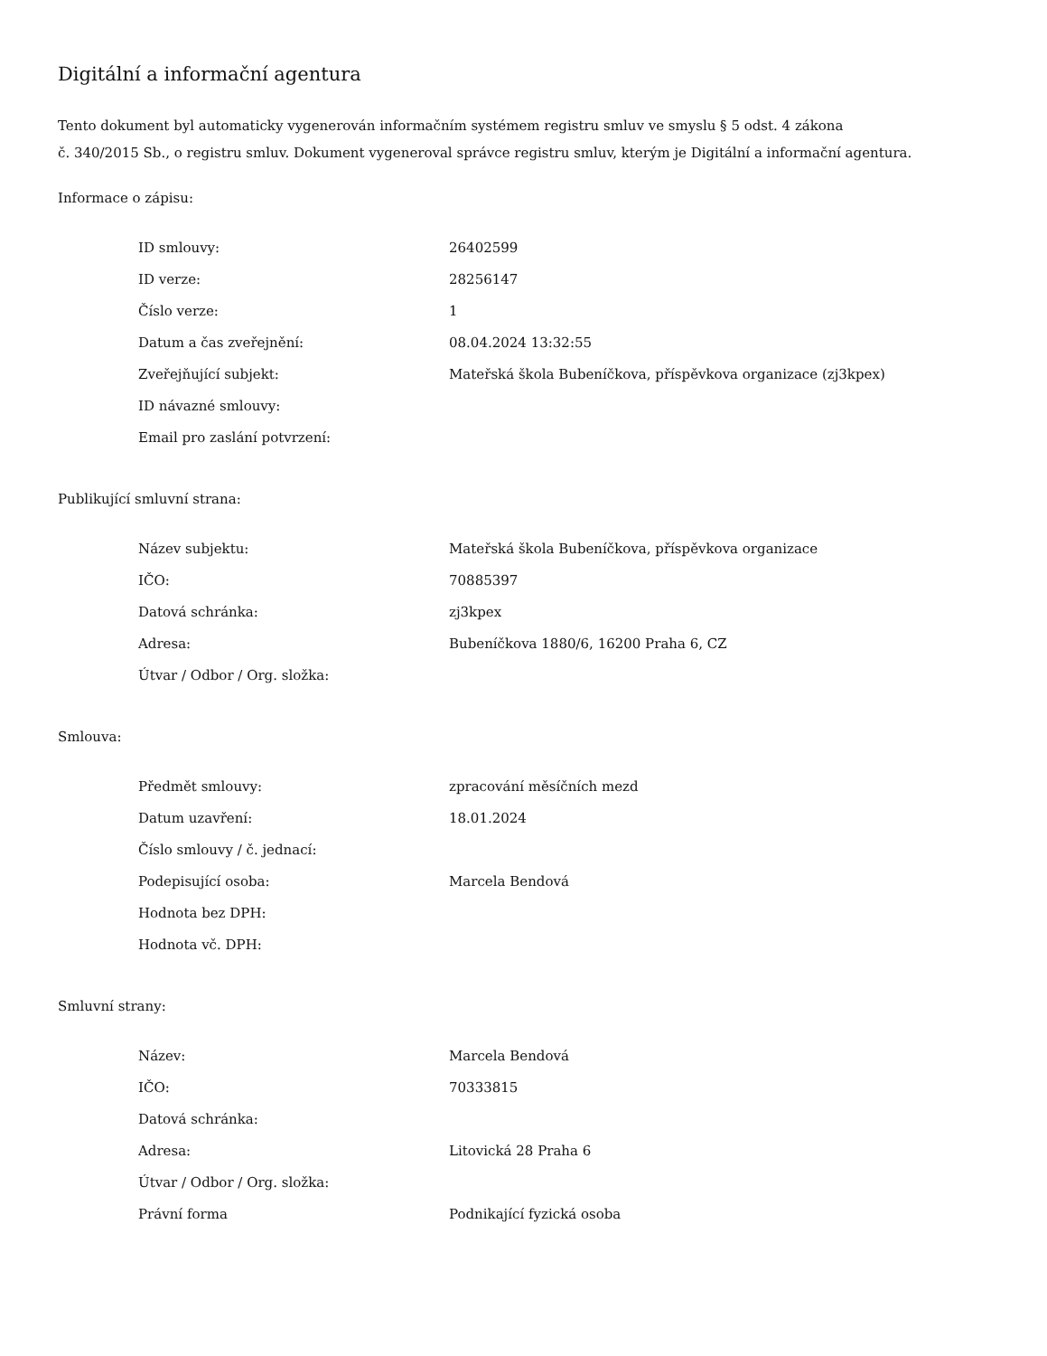Digitální a informační agentura
Tento dokument byl automaticky vygenerován informačním systémem registru smluv ve smyslu § 5 odst. 4 zákona
č. 340/2015 Sb., o registru smluv. Dokument vygeneroval správce registru smluv, kterým je Digitální a informační agentura.
Informace o zápisu:
| ID smlouvy: | 26402599 |
| ID verze: | 28256147 |
| Číslo verze: | 1 |
| Datum a čas zveřejnění: | 08.04.2024 13:32:55 |
| Zveřejňující subjekt: | Mateřská škola Bubeníčkova, příspěvkova organizace (zj3kpex) |
| ID návazné smlouvy: | |
| Email pro zaslání potvrzení: | |
Publikující smluvní strana:
| Název subjektu: | Mateřská škola Bubeníčkova, příspěvkova organizace |
| IČO: | 70885397 |
| Datová schránka: | zj3kpex |
| Adresa: | Bubeníčkova 1880/6, 16200 Praha 6, CZ |
| Útvar / Odbor / Org. složka: | |
Smlouva:
| Předmět smlouvy: | zpracování měsíčních mezd |
| Datum uzavření: | 18.01.2024 |
| Číslo smlouvy / č. jednací: | |
| Podepisující osoba: | Marcela Bendová |
| Hodnota bez DPH: | |
| Hodnota vč. DPH: | |
Smluvní strany:
| Název: | Marcela Bendová |
| IČO: | 70333815 |
| Datová schránka: | |
| Adresa: | Litovická 28 Praha 6 |
| Útvar / Odbor / Org. složka: | |
| Právní forma | Podnikající fyzická osoba |